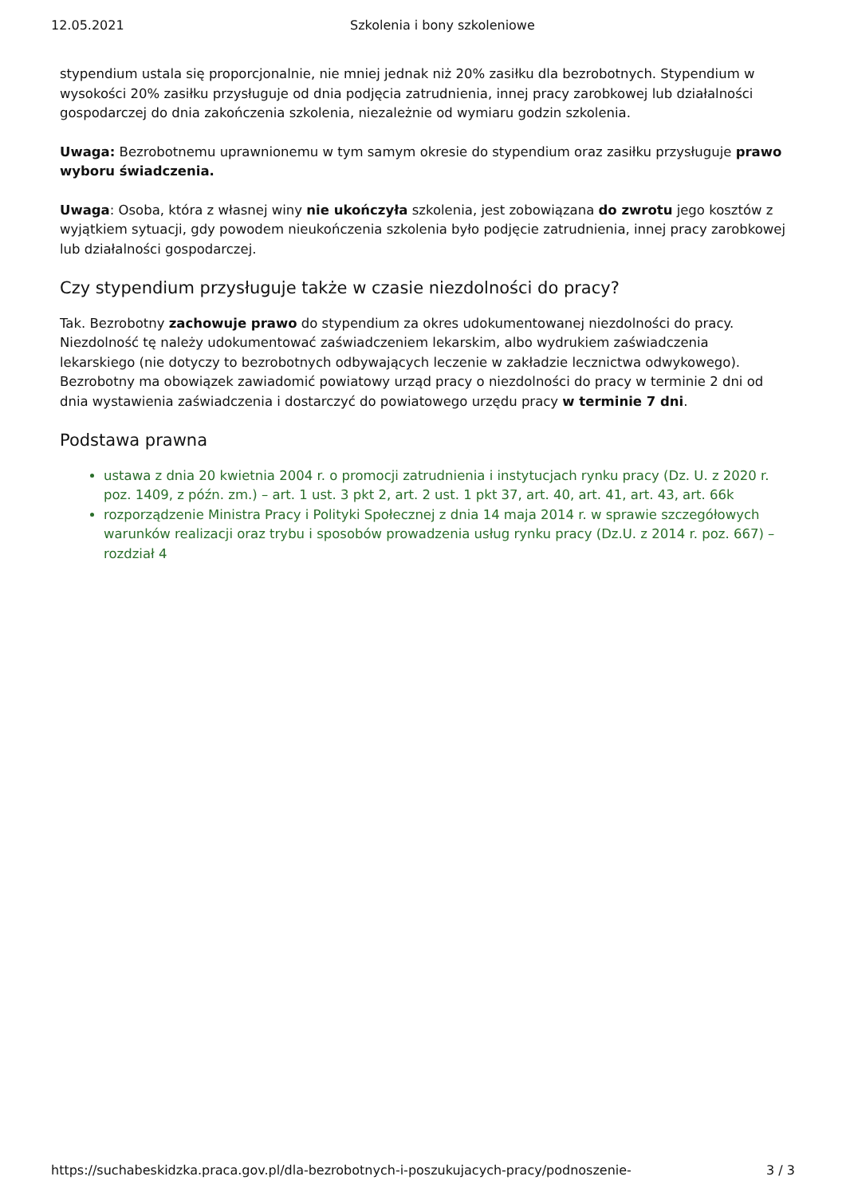12.05.2021 Szkolenia i bony szkoleniowe
stypendium ustala się proporcjonalnie, nie mniej jednak niż 20% zasiłku dla bezrobotnych. Stypendium w wysokości 20% zasiłku przysługuje od dnia podjęcia zatrudnienia, innej pracy zarobkowej lub działalności gospodarczej do dnia zakończenia szkolenia, niezależnie od wymiaru godzin szkolenia.
Uwaga: Bezrobotnemu uprawnionemu w tym samym okresie do stypendium oraz zasiłku przysługuje prawo wyboru świadczenia.
Uwaga: Osoba, która z własnej winy nie ukończyła szkolenia, jest zobowiązana do zwrotu jego kosztów z wyjątkiem sytuacji, gdy powodem nieukończenia szkolenia było podjęcie zatrudnienia, innej pracy zarobkowej lub działalności gospodarczej.
Czy stypendium przysługuje także w czasie niezdolności do pracy?
Tak. Bezrobotny zachowuje prawo do stypendium za okres udokumentowanej niezdolności do pracy. Niezdolność tę należy udokumentować zaświadczeniem lekarskim, albo wydrukiem zaświadczenia lekarskiego (nie dotyczy to bezrobotnych odbywających leczenie w zakładzie lecznictwa odwykowego). Bezrobotny ma obowiązek zawiadomić powiatowy urząd pracy o niezdolności do pracy w terminie 2 dni od dnia wystawienia zaświadczenia i dostarczyć do powiatowego urzędu pracy w terminie 7 dni.
Podstawa prawna
ustawa z dnia 20 kwietnia 2004 r. o promocji zatrudnienia i instytucjach rynku pracy (Dz. U. z 2020 r. poz. 1409, z późn. zm.) – art. 1 ust. 3 pkt 2, art. 2 ust. 1 pkt 37, art. 40, art. 41, art. 43, art. 66k
rozporządzenie Ministra Pracy i Polityki Społecznej z dnia 14 maja 2014 r. w sprawie szczegółowych warunków realizacji oraz trybu i sposobów prowadzenia usług rynku pracy (Dz.U. z 2014 r. poz. 667) – rozdział 4
https://suchabeskidzka.praca.gov.pl/dla-bezrobotnych-i-poszukujacych-pracy/podnoszenie- 3 / 3